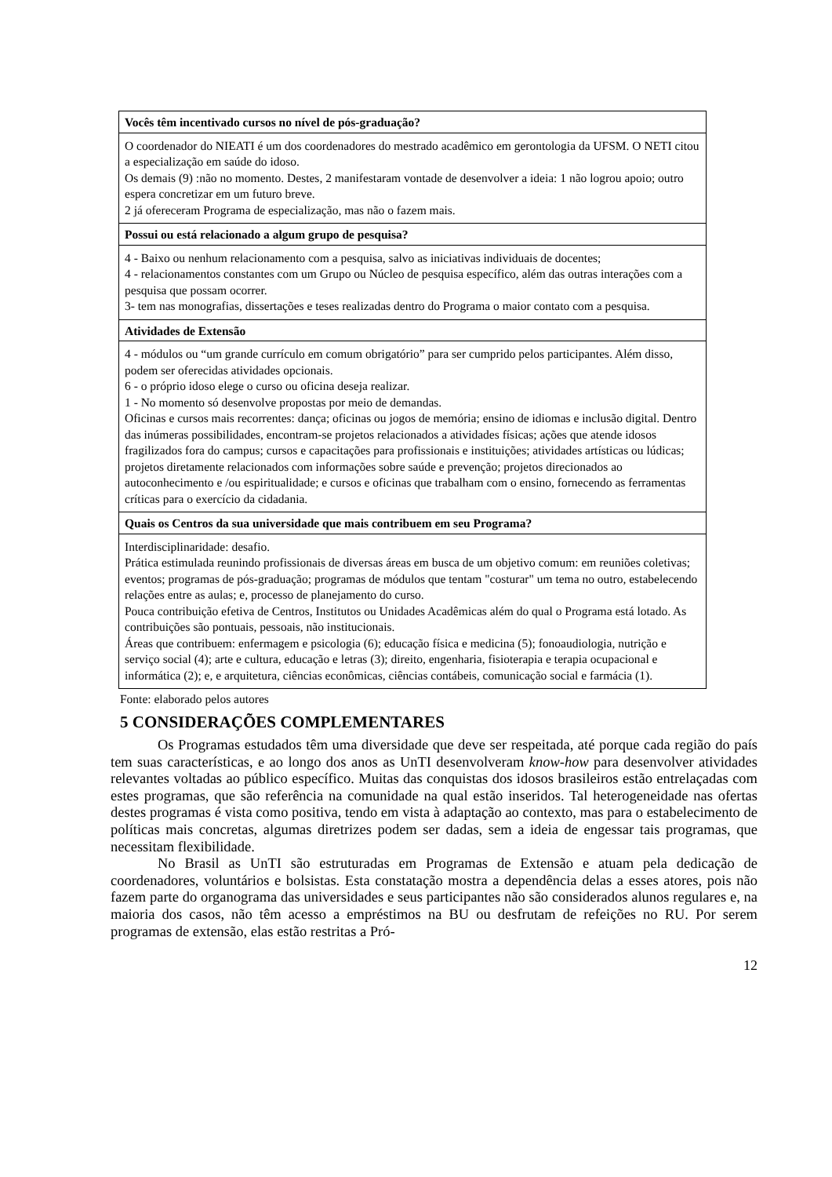| Vocês têm incentivado cursos no nível de pós-graduação? |
| --- |
| O coordenador do NIEATI é um dos coordenadores do mestrado acadêmico em gerontologia da UFSM. O NETI citou a especialização em saúde do idoso. Os demais (9) :não no momento. Destes, 2 manifestaram vontade de desenvolver a ideia: 1 não logrou apoio; outro espera concretizar em um futuro breve. 2 já ofereceram Programa de especialização, mas não o fazem mais. |
| Possui ou está relacionado a algum grupo de pesquisa? |
| 4 - Baixo ou nenhum relacionamento com a pesquisa, salvo as iniciativas individuais de docentes; 4 - relacionamentos constantes com um Grupo ou Núcleo de pesquisa específico, além das outras interações com a pesquisa que possam ocorrer. 3- tem nas monografias, dissertações e teses realizadas dentro do Programa o maior contato com a pesquisa. |
| Atividades de Extensão |
| 4 - módulos ou “um grande currículo em comum obrigatório” para ser cumprido pelos participantes. Além disso, podem ser oferecidas atividades opcionais. 6 - o próprio idoso elege o curso ou oficina deseja realizar. 1 - No momento só desenvolve propostas por meio de demandas. Oficinas e cursos mais recorrentes: dança; oficinas ou jogos de memória; ensino de idiomas e inclusão digital. Dentro das inúmeras possibilidades, encontram-se projetos relacionados a atividades físicas; ações que atende idosos fragilizados fora do campus; cursos e capacitações para profissionais e instituições; atividades artísticas ou lúdicas; projetos diretamente relacionados com informações sobre saúde e prevenção; projetos direcionados ao autoconhecimento e /ou espiritualidade; e cursos e oficinas que trabalham com o ensino, fornecendo as ferramentas críticas para o exercício da cidadania. |
| Quais os Centros da sua universidade que mais contribuem em seu Programa? |
| Interdisciplinaridade: desafio. Prática estimulada reunindo profissionais de diversas áreas em busca de um objetivo comum: em reuniões coletivas; eventos; programas de pós-graduação; programas de módulos que tentam "costurar" um tema no outro, estabelecendo relações entre as aulas; e, processo de planejamento do curso. Pouca contribuição efetiva de Centros, Institutos ou Unidades Acadêmicas além do qual o Programa está lotado. As contribuições são pontuais, pessoais, não institucionais. Áreas que contribuem: enfermagem e psicologia (6); educação física e medicina (5); fonoaudiologia, nutrição e serviço social (4); arte e cultura, educação e letras (3); direito, engenharia, fisioterapia e terapia ocupacional e informática (2); e, e arquitetura, ciências econômicas, ciências contábeis, comunicação social e farmácia (1). |
Fonte: elaborado pelos autores
5 CONSIDERAÇÕES COMPLEMENTARES
Os Programas estudados têm uma diversidade que deve ser respeitada, até porque cada região do país tem suas características, e ao longo dos anos as UnTI desenvolveram know-how para desenvolver atividades relevantes voltadas ao público específico. Muitas das conquistas dos idosos brasileiros estão entrelaçadas com estes programas, que são referência na comunidade na qual estão inseridos. Tal heterogeneidade nas ofertas destes programas é vista como positiva, tendo em vista à adaptação ao contexto, mas para o estabelecimento de políticas mais concretas, algumas diretrizes podem ser dadas, sem a ideia de engessar tais programas, que necessitam flexibilidade.
No Brasil as UnTI são estruturadas em Programas de Extensão e atuam pela dedicação de coordenadores, voluntários e bolsistas. Esta constatação mostra a dependência delas a esses atores, pois não fazem parte do organograma das universidades e seus participantes não são considerados alunos regulares e, na maioria dos casos, não têm acesso a empréstimos na BU ou desfrutam de refeições no RU. Por serem programas de extensão, elas estão restritas a Pró-
12